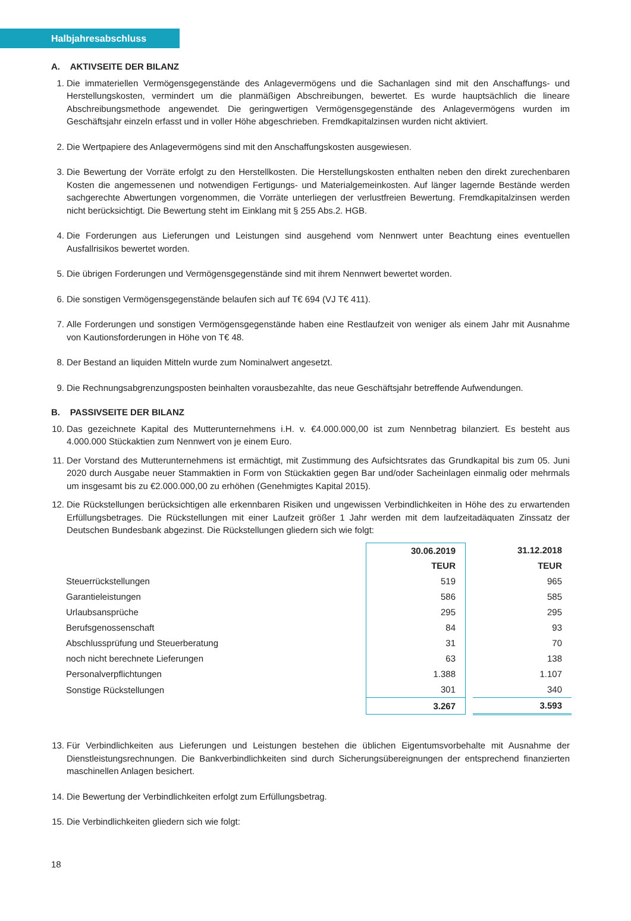Halbjahresabschluss
A. AKTIVSEITE DER BILANZ
1. Die immateriellen Vermögensgegenstände des Anlagevermögens und die Sachanlagen sind mit den Anschaffungs- und Herstellungskosten, vermindert um die planmäßigen Abschreibungen, bewertet. Es wurde hauptsächlich die lineare Abschreibungsmethode angewendet. Die geringwertigen Vermögensgegenstände des Anlagevermögens wurden im Geschäftsjahr einzeln erfasst und in voller Höhe abgeschrieben. Fremdkapitalzinsen wurden nicht aktiviert.
2. Die Wertpapiere des Anlagevermögens sind mit den Anschaffungskosten ausgewiesen.
3. Die Bewertung der Vorräte erfolgt zu den Herstellkosten. Die Herstellungskosten enthalten neben den direkt zurechenbaren Kosten die angemessenen und notwendigen Fertigungs- und Materialgemeinkosten. Auf länger lagernde Bestände werden sachgerechte Abwertungen vorgenommen, die Vorräte unterliegen der verlustfreien Bewertung. Fremdkapitalzinsen werden nicht berücksichtigt. Die Bewertung steht im Einklang mit § 255 Abs.2. HGB.
4. Die Forderungen aus Lieferungen und Leistungen sind ausgehend vom Nennwert unter Beachtung eines eventuellen Ausfallrisikos bewertet worden.
5. Die übrigen Forderungen und Vermögensgegenstände sind mit ihrem Nennwert bewertet worden.
6. Die sonstigen Vermögensgegenstände belaufen sich auf T€ 694 (VJ T€ 411).
7. Alle Forderungen und sonstigen Vermögensgegenstände haben eine Restlaufzeit von weniger als einem Jahr mit Ausnahme von Kautionsforderungen in Höhe von T€ 48.
8. Der Bestand an liquiden Mitteln wurde zum Nominalwert angesetzt.
9. Die Rechnungsabgrenzungsposten beinhalten vorausbezahlte, das neue Geschäftsjahr betreffende Aufwendungen.
B. PASSIVSEITE DER BILANZ
10. Das gezeichnete Kapital des Mutterunternehmens i.H. v. €4.000.000,00 ist zum Nennbetrag bilanziert. Es besteht aus 4.000.000 Stückaktien zum Nennwert von je einem Euro.
11. Der Vorstand des Mutterunternehmens ist ermächtigt, mit Zustimmung des Aufsichtsrates das Grundkapital bis zum 05. Juni 2020 durch Ausgabe neuer Stammaktien in Form von Stückaktien gegen Bar und/oder Sacheinlagen einmalig oder mehrmals um insgesamt bis zu €2.000.000,00 zu erhöhen (Genehmigtes Kapital 2015).
12. Die Rückstellungen berücksichtigen alle erkennbaren Risiken und ungewissen Verbindlichkeiten in Höhe des zu erwartenden Erfüllungsbetrages. Die Rückstellungen mit einer Laufzeit größer 1 Jahr werden mit dem laufzeitadäquaten Zinssatz der Deutschen Bundesbank abgezinst. Die Rückstellungen gliedern sich wie folgt:
| | 30.06.2019 | | 31.12.2018 |
| | TEUR | | TEUR |
| Steuerrückstellungen | 519 | | 965 |
| Garantieleistungen | 586 | | 585 |
| Urlaubsansprüche | 295 | | 295 |
| Berufsgenossenschaft | 84 | | 93 |
| Abschlussprüfung und Steuerberatung | 31 | | 70 |
| noch nicht berechnete Lieferungen | 63 | | 138 |
| Personalverpflichtungen | 1.388 | | 1.107 |
| Sonstige Rückstellungen | 301 | | 340 |
| | 3.267 | | 3.593 |
13. Für Verbindlichkeiten aus Lieferungen und Leistungen bestehen die üblichen Eigentumsvorbehalte mit Ausnahme der Dienstleistungsrechnungen. Die Bankverbindlichkeiten sind durch Sicherungsübereignungen der entsprechend finanzierten maschinellen Anlagen besichert.
14. Die Bewertung der Verbindlichkeiten erfolgt zum Erfüllungsbetrag.
15. Die Verbindlichkeiten gliedern sich wie folgt:
18